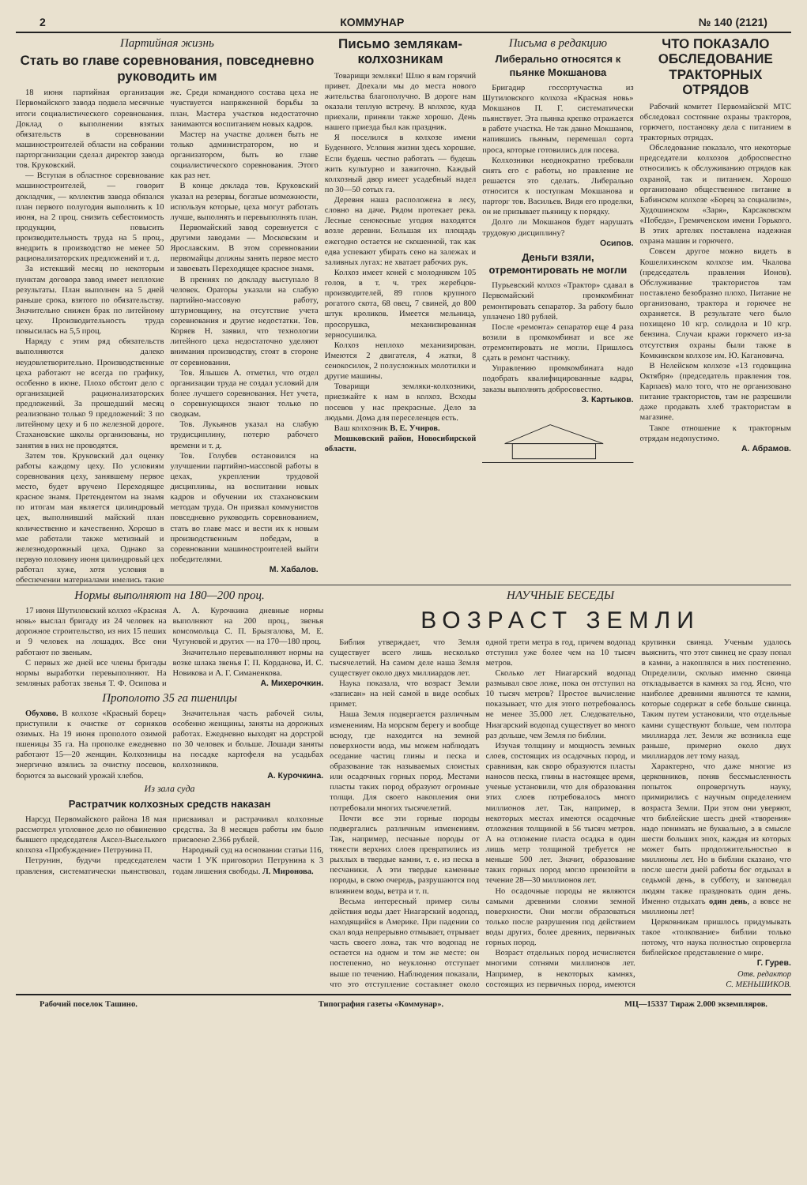2 КОММУНАР № 140 (2121)
Партийная жизнь
Стать во главе соревнования, повседневно руководить им
18 июня партийная организация Первомайского завода подвела месячные итоги социалистического соревнования. Доклад о выполнении взятых обязательств в соревновании машиностроителей области на собрании парторганизации сделал директор завода тов. Круковский.
— Вступая в областное соревнование машиностроителей, — говорит докладчик, — коллектив завода обязался план первого полугодия выполнить к 10 июня, на 2 проц. снизить себестоимость продукции, повысить производительность труда на 5 проц., внедрить в производство не менее 50 рационализаторских предложений и т. д.
За истекший месяц по некоторым пунктам договора завод имеет неплохие результаты. План выполнен на 5 дней раньше срока, взятого по обязательству. Значительно снижен брак по литейному цеху. Производительность труда повысилась на 5,5 проц.
Наряду с этим ряд обязательств выполняются далеко неудовлетворительно. Производственные цеха работают не всегда по графику, особенно в июне. Плохо обстоит дело с организацией рационализаторских предложений. За прошедший месяц реализовано только 9 предложений: 3 по литейному цеху и 6 по железной дороге. Стахановские школы организованы, но занятия в них не проводятся.
Затем тов. Круковский дал оценку работы каждому цеху. По условиям соревнования цеху, занявшему первое место, будет вручено Переходящее красное знамя. Претендентом на знамя по итогам мая является цилиндровый цех, выполнивший майский план количественно и качественно. Хорошо в мае работали также метизный и железнодорожный цеха. Однако за первую половину июня цилиндровый цех работал хуже, хотя условия в обеспечении материалами имелись такие же. Среди командного состава цеха не чувствуется напряженной борьбы за план. Мастера участков недостаточно занимаются воспитанием новых кадров.
Мастер на участке должен быть не только администратором, но и организатором, быть во главе социалистического соревнования. Этого как раз нет.
В конце доклада тов. Круковский указал на резервы, богатые возможности, используя которые, цеха могут работать лучше, выполнять и перевыполнять план.
Первомайский завод соревнуется с другими заводами — Московским и Ярославским. В этом соревновании первомайцы должны занять первое место и завоевать Переходящее красное знамя.
В прениях по докладу выступало 8 человек. Ораторы указали на слабую партийно-массовую работу, штурмовщину, на отсутствие учета соревнования и другие недостатки. Тов. Коряев Н. заявил, что технологии литейного цеха недостаточно уделяют внимания производству, стоят в стороне от соревнования.
Тов. Ялышев А. отметил, что отдел организации труда не создал условий для более лучшего соревнования. Нет учета, о соревнующихся знают только по сводкам.
Тов. Лукьянов указал на слабую трудисциплину, потерю рабочего времени и т. д.
Тов. Голубев остановился на улучшении партийно-массовой работы в цехах, укреплении трудовой дисциплины, на воспитании новых кадров и обучении их стахановским методам труда. Он призвал коммунистов повседневно руководить соревнованием, стать во главе масс и вести их к новым производственным победам, в соревновании машиностроителей выйти победителями.
М. Хабалов.
Письмо землякам-колхозникам
Товарищи земляки! Шлю я вам горячий привет. Доехали мы до места нового жительства благополучно. В дороге нам оказали теплую встречу. В колхозе, куда приехали, приняли также хорошо. День нашего приезда был как праздник.
Я поселился в колхозе имени Буденного. Условия жизни здесь хорошие. Если будешь честно работать — будешь жить культурно и зажиточно. Каждый колхозный двор имеет усадебный надел по 30—50 сотых га.
Деревня наша расположена в лесу, словно на даче. Рядом протекает река. Лесные сенокосные угодия находятся возле деревни. Большая их площадь ежегодно остается не скошенной, так как едва успевают убирать сено на залежах и заливных лугах: не хватает рабочих рук.
Колхоз имеет коней с молодняком 105 голов, в т. ч. трех жеребцов-производителей, 89 голов крупного рогатого скота, 68 овец, 7 свиней, до 800 штук кроликов. Имеется мельница, просорушка, механизированная зерносушилка.
Колхоз неплохо механизирован. Имеются 2 двигателя, 4 жатки, 8 сенокосилок, 2 полусложных молотилки и другие машины.
Товарищи земляки-колхозники, приезжайте к нам в колхоз. Всходы посевов у нас прекрасные. Дело за людьми. Дома для переселенцев есть.
Ваш колхозник В. Е. Учиров.
Мошковский район, Новосибирской области.
Письма в редакцию
Либерально относятся к пьянке Мокшанова
Бригадир госсортучастка из Шутиловского колхоза «Красная новь» Мокшанов П. Г. систематически пьянствует. Эта пьянка крепко отражается в работе участка. Не так давно Мокшанов, напившись пьяным, перемешал сорта проса, которые готовились для посева.
Колхозники неоднократно требовали снять его с работы, но правление не решается это сделать. Либерально относится к поступкам Мокшанова и парторг тов. Васильев. Видя его проделки, он не призывает пьяницу к порядку.
Долго ли Мокшанов будет нарушать трудовую дисциплину?
Осипов.
Деньги взяли, отремонтировать не могли
Пурьевский колхоз «Трактор» сдавал в Первомайский промкомбинат ремонтировать сепаратор. За работу было уплачено 180 рублей.
После «ремонта» сепаратор еще 4 раза возили в промкомбинат и все же отремонтировать не могли. Пришлось сдать в ремонт частнику.
Управлению промкомбината надо подобрать квалифицированные кадры, заказы выполнять добросовестно.
З. Картыков.
ЧТО ПОКАЗАЛО ОБСЛЕДОВАНИЕ ТРАКТОРНЫХ ОТРЯДОВ
Рабочий комитет Первомайской МТС обследовал состояние охраны тракторов, горючего, постановку дела с питанием в тракторных отрядах.
Обследование показало, что некоторые председатели колхозов добросовестно относились к обслуживанию отрядов как охраной, так и питанием. Хорошо организовано общественное питание в Бабинском колхозе «Борец за социализм», Худошинском «Заря», Карсаковском «Победа», Гремяченском имени Горького. В этих артелях поставлена надежная охрана машин и горючего.
Совсем другое можно видеть в Кошелихинском колхозе им. Чкалова (председатель правления Ионов). Обслуживание трактористов там поставлено безобразно плохо. Питание не организовано, трактора и горючее не охраняется. В результате чего было похищено 10 кгр. солидола и 10 кгр. бензина. Случаи кражи горючего из-за отсутствия охраны были также в Комкинском колхозе им. Ю. Кагановича.
В Нелейском колхозе «13 годовщина Октября» (председатель правления тов. Карпаев) мало того, что не организовано питание трактористов, там не разрешили даже продавать хлеб трактористам в магазине.
Такое отношение к тракторным отрядам недопустимо.
А. Абрамов.
Нормы выполняют на 180—200 проц.
17 июня Шутиловский колхоз «Красная новь» выслал бригаду из 24 человек на дорожное строительство, из них 15 пеших и 9 человек на лошадях. Все они работают по звеньям.
С первых же дней все члены бригады нормы выработки перевыполняют. На земляных работах звенья Т. Ф. Осипова и А. А. Курочкина дневные нормы выполняют на 200 проц., звенья комсомольца С. П. Брызгалова, М. Е. Чугуновой и других — на 170—180 проц.
Значительно перевыполняют нормы на возке шлака звенья Г. П. Корданова, И. С. Новикова и А. Г. Симаненкова.
А. Михерочкин.
Прополото 35 га пшеницы
Обухово. В колхозе «Красный борец» приступили к очистке от сорняков озимых. На 19 июня прополото озимой пшеницы 35 га. На прополке ежедневно работают 15—20 женщин. Колхозницы энергично взялись за очистку посевов, борются за высокий урожай хлебов.
Значительная часть рабочей силы, особенно женщины, заняты на дорожных работах. Ежедневно выходят на дорстрой по 30 человек и больше. Лошади заняты на посадке картофеля на усадьбах колхозников.
А. Курочкина.
Из зала суда
Растратчик колхозных средств наказан
Нарсуд Первомайского района 18 мая рассмотрел уголовное дело по обвинению бывшего председателя Аксел-Выселького колхоза «Пробуждение» Петрунина П.
Петрунин, будучи председателем правления, систематически пьянствовал, присваивал и растрачивал колхозные средства. За 8 месяцев работы им было присвоено 2.366 рублей.
Народный суд на основании статьи 116, части 1 УК приговорил Петрунина к 3 годам лишения свободы. Л. Миронова.
НАУЧНЫЕ БЕСЕДЫ
ВОЗРАСТ ЗЕМЛИ
Библия утверждает, что Земля существует всего лишь несколько тысячелетий. На самом деле наша Земля существует около двух миллиардов лет.
Наука показала, что возраст Земли «записан» на ней самой в виде особых примет.
Наша Земля подвергается различным изменениям. На морском берегу и вообще всюду, где находится на земной поверхности вода, мы можем наблюдать оседание частиц глины и песка и образование так называемых слоистых или осадочных горных пород. Местами пласты таких пород образуют огромные толщи. Для своего накопления они потребовали многих тысячелетий.
Почти все эти горные породы подвергались различным изменениям. Так, например, песчаные породы от тяжести верхних слоев превратились из рыхлых в твердые камни, т. е. из песка в песчаники. А эти твердые каменные породы, в свою очередь, разрушаются под влиянием воды, ветра и т. п.
Весьма интересный пример силы действия воды дает Ниагарский водопад, находящийся в Америке. При падении со скал вода непрерывно отмывает, отрывает часть своего ложа, так что водопад не остается на одном и том же месте: он постепенно, но неуклонно отступает выше по течению. Наблюдения показали, что это отступление составляет около одной трети метра в год, причем водопад отступил уже более чем на 10 тысяч метров.
Сколько лет Ниагарский водопад размывал свое ложе, пока он отступил на 10 тысяч метров? Простое вычисление показывает, что для этого потребовалось не менее 35.000 лет. Следовательно, Ниагарский водопад существует во много раз дольше, чем Земля по библии.
Изучая толщину и мощность земных слоев, состоящих из осадочных пород, и сравнивая, как скоро образуются пласты наносов песка, глины в настоящее время, ученые установили, что для образования этих слоев потребовалось много миллионов лет. Так, например, в некоторых местах имеются осадочные отложения толщиной в 56 тысяч метров. А на отложение пласта осадка в один лишь метр толщиной требуется не меньше 500 лет. Значит, образование таких горных пород могло произойти в течение 28—30 миллионов лет.
Но осадочные породы не являются самыми древними слоями земной поверхности. Они могли образоваться только после разрушения под действием воды других, более древних, первичных горных пород.
Возраст отдельных пород исчисляется многими сотнями миллионов лет. Например, в некоторых камнях, состоящих из первичных пород, имеются крупинки свинца. Ученым удалось выяснить, что этот свинец не сразу попал в камни, а накоплялся в них постепенно. Определили, сколько именно свинца откладывается в камнях за год. Ясно, что наиболее древними являются те камни, которые содержат в себе больше свинца. Таким путем установили, что отдельные камни существуют больше, чем полтора миллиарда лет. Земля же возникла еще раньше, примерно около двух миллиардов лет тому назад.
Характерно, что даже многие из церковников, поняв бессмысленность попыток опровергнуть науку, примирились с научным определением возраста Земли. При этом они уверяют, что библейские шесть дней «творения» надо понимать не буквально, а в смысле шести больших эпох, каждая из которых может быть продолжительностью в миллионы лет. Но в библии сказано, что после шести дней работы бог отдыхал в седьмой день, в субботу, и заповедал людям также праздновать один день. Именно отдыхать один день, а вовсе не миллионы лет!
Церковникам пришлось придумывать такое «толкование» библии только потому, что наука полностью опровергла библейское представление о мире.
Г. Гурев.
Отв. редактор
С. МЕНЬШИКОВ.
Рабочий поселок Ташино. Типография газеты «Коммунар». МЦ—15337 Тираж 2.000 экземпляров.